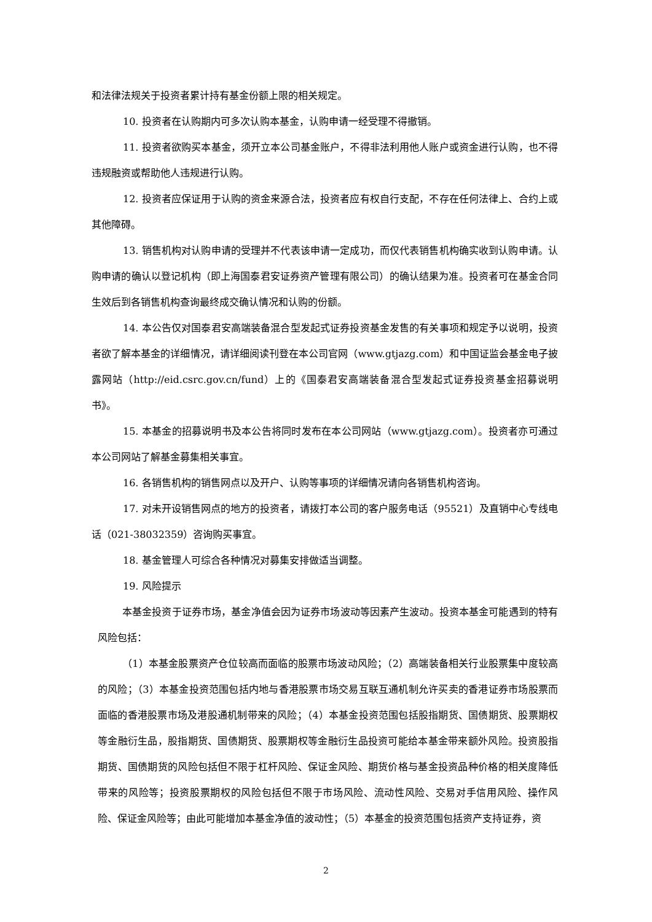和法律法规关于投资者累计持有基金份额上限的相关规定。
10. 投资者在认购期内可多次认购本基金，认购申请一经受理不得撤销。
11. 投资者欲购买本基金，须开立本公司基金账户，不得非法利用他人账户或资金进行认购，也不得违规融资或帮助他人违规进行认购。
12. 投资者应保证用于认购的资金来源合法，投资者应有权自行支配，不存在任何法律上、合约上或其他障碍。
13. 销售机构对认购申请的受理并不代表该申请一定成功，而仅代表销售机构确实收到认购申请。认购申请的确认以登记机构（即上海国泰君安证券资产管理有限公司）的确认结果为准。投资者可在基金合同生效后到各销售机构查询最终成交确认情况和认购的份额。
14. 本公告仅对国泰君安高端装备混合型发起式证券投资基金发售的有关事项和规定予以说明，投资者欲了解本基金的详细情况，请详细阅读刊登在本公司官网（www.gtjazg.com）和中国证监会基金电子披露网站（http://eid.csrc.gov.cn/fund）上的《国泰君安高端装备混合型发起式证券投资基金招募说明书》。
15. 本基金的招募说明书及本公告将同时发布在本公司网站（www.gtjazg.com）。投资者亦可通过本公司网站了解基金募集相关事宜。
16. 各销售机构的销售网点以及开户、认购等事项的详细情况请向各销售机构咨询。
17. 对未开设销售网点的地方的投资者，请拨打本公司的客户服务电话（95521）及直销中心专线电话（021-38032359）咨询购买事宜。
18. 基金管理人可综合各种情况对募集安排做适当调整。
19. 风险提示
本基金投资于证券市场，基金净值会因为证券市场波动等因素产生波动。投资本基金可能遇到的特有风险包括：
（1）本基金股票资产仓位较高而面临的股票市场波动风险；（2）高端装备相关行业股票集中度较高的风险；（3）本基金投资范围包括内地与香港股票市场交易互联互通机制允许买卖的香港证券市场股票而面临的香港股票市场及港股通机制带来的风险；（4）本基金投资范围包括股指期货、国债期货、股票期权等金融衍生品，股指期货、国债期货、股票期权等金融衍生品投资可能给本基金带来额外风险。投资股指期货、国债期货的风险包括但不限于杠杆风险、保证金风险、期货价格与基金投资品种价格的相关度降低带来的风险等；投资股票期权的风险包括但不限于市场风险、流动性风险、交易对手信用风险、操作风险、保证金风险等；由此可能增加本基金净值的波动性；（5）本基金的投资范围包括资产支持证券，资
2